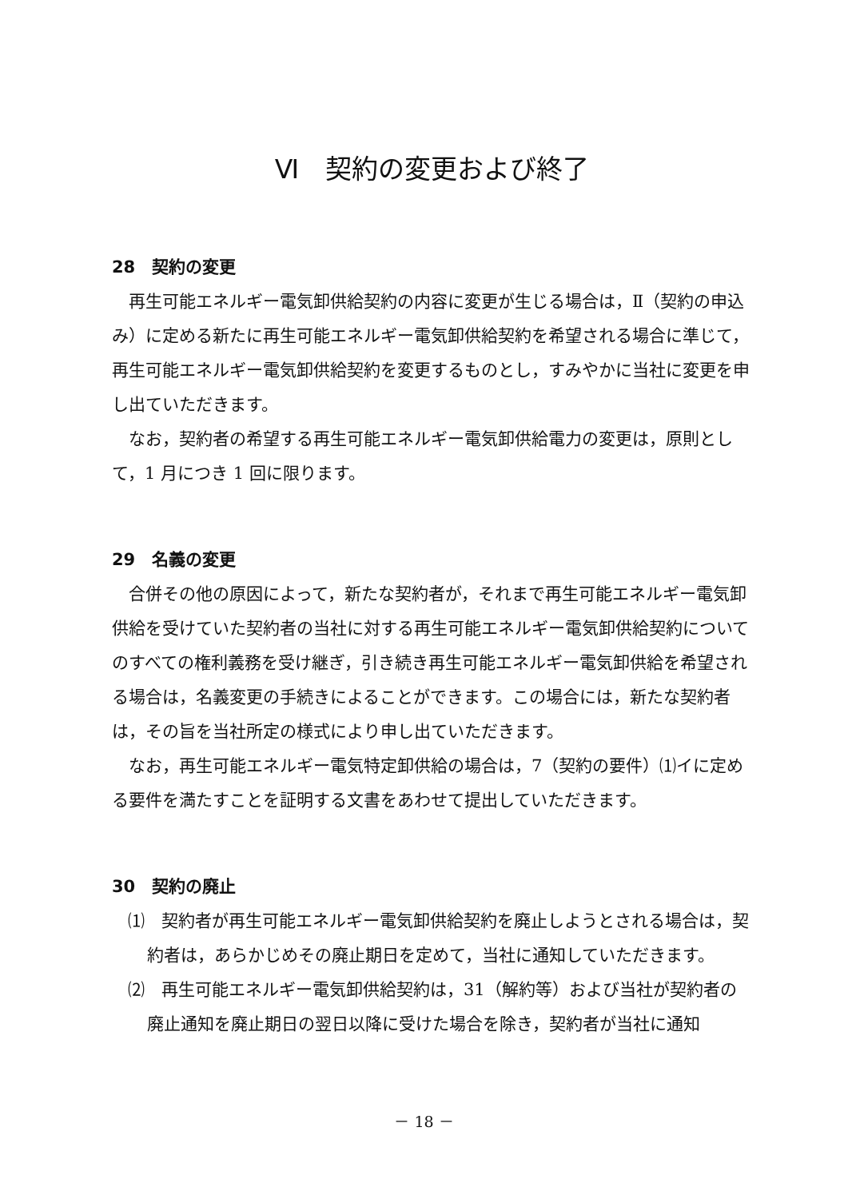Ⅵ　契約の変更および終了
28　契約の変更
再生可能エネルギー電気卸供給契約の内容に変更が生じる場合は，Ⅱ（契約の申込み）に定める新たに再生可能エネルギー電気卸供給契約を希望される場合に準じて，再生可能エネルギー電気卸供給契約を変更するものとし，すみやかに当社に変更を申し出ていただきます。
なお，契約者の希望する再生可能エネルギー電気卸供給電力の変更は，原則として，1 月につき 1 回に限ります。
29　名義の変更
合併その他の原因によって，新たな契約者が，それまで再生可能エネルギー電気卸供給を受けていた契約者の当社に対する再生可能エネルギー電気卸供給契約についてのすべての権利義務を受け継ぎ，引き続き再生可能エネルギー電気卸供給を希望される場合は，名義変更の手続きによることができます。この場合には，新たな契約者は，その旨を当社所定の様式により申し出ていただきます。
なお，再生可能エネルギー電気特定卸供給の場合は，7（契約の要件）⑴イに定める要件を満たすことを証明する文書をあわせて提出していただきます。
30　契約の廃止
⑴　契約者が再生可能エネルギー電気卸供給契約を廃止しようとされる場合は，契約者は，あらかじめその廃止期日を定めて，当社に通知していただきます。
⑵　再生可能エネルギー電気卸供給契約は，31（解約等）および当社が契約者の廃止通知を廃止期日の翌日以降に受けた場合を除き，契約者が当社に通知
－ 18 －